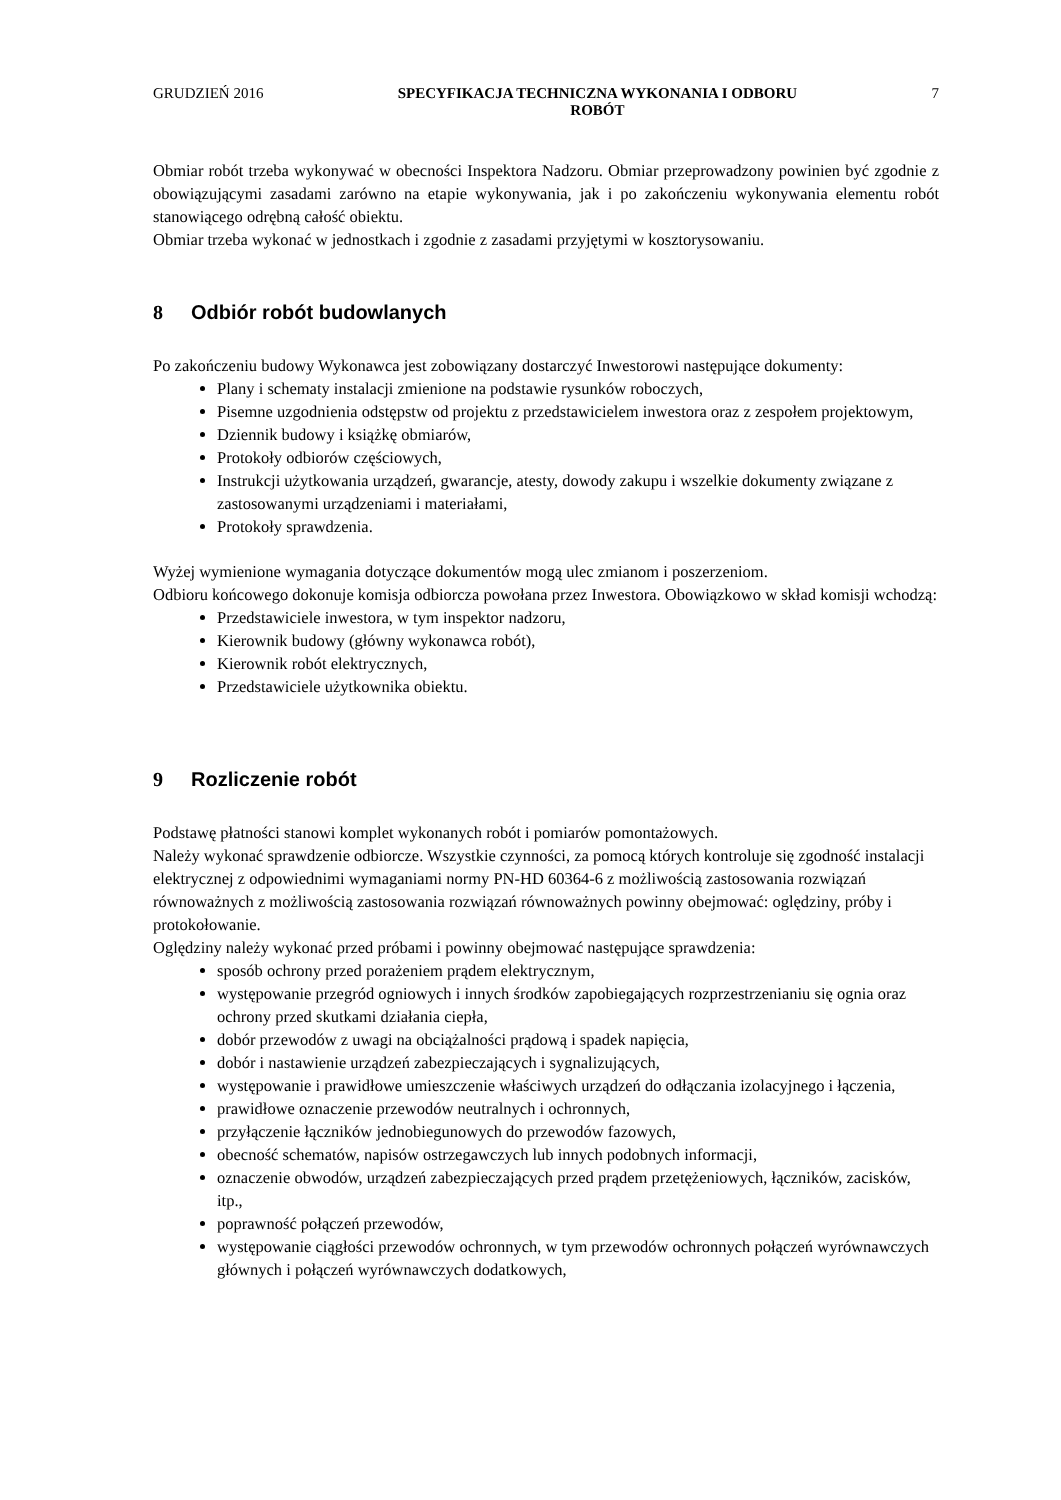GRUDZIEŃ 2016 SPECYFIKACJA TECHNICZNA WYKONANIA I ODBORU
ROBÓT 7
Obmiar robót trzeba wykonywać w obecności Inspektora Nadzoru. Obmiar przeprowadzony powinien być zgodnie z obowiązującymi zasadami zarówno na etapie wykonywania, jak i po zakończeniu wykonywania elementu robót stanowiącego odrębną całość obiektu.
Obmiar trzeba wykonać w jednostkach i zgodnie z zasadami przyjętymi w kosztorysowaniu.
8 Odbiór robót budowlanych
Po zakończeniu budowy Wykonawca jest zobowiązany dostarczyć Inwestorowi następujące dokumenty:
Plany i schematy instalacji zmienione na podstawie rysunków roboczych,
Pisemne uzgodnienia odstępstw od projektu z przedstawicielem inwestora oraz z zespołem projektowym,
Dziennik budowy i książkę obmiarów,
Protokoły odbiorów częściowych,
Instrukcji użytkowania urządzeń, gwarancje, atesty, dowody zakupu i wszelkie dokumenty związane z zastosowanymi urządzeniami i materiałami,
Protokoły sprawdzenia.
Wyżej wymienione wymagania dotyczące dokumentów mogą ulec zmianom i poszerzeniom.
Odbioru końcowego dokonuje komisja odbiorcza powołana przez Inwestora. Obowiązkowo w skład komisji wchodzą:
Przedstawiciele inwestora, w tym inspektor nadzoru,
Kierownik budowy (główny wykonawca robót),
Kierownik robót elektrycznych,
Przedstawiciele użytkownika obiektu.
9 Rozliczenie robót
Podstawę płatności stanowi komplet wykonanych robót i pomiarów pomontażowych.
Należy wykonać sprawdzenie odbiorcze. Wszystkie czynności, za pomocą których kontroluje się zgodność instalacji elektrycznej z odpowiednimi wymaganiami normy PN-HD 60364-6 z możliwością zastosowania rozwiązań równoważnych z możliwością zastosowania rozwiązań równoważnych powinny obejmować: oględziny, próby i protokołowanie.
Oględziny należy wykonać przed próbami i powinny obejmować następujące sprawdzenia:
sposób ochrony przed porażeniem prądem elektrycznym,
występowanie przegród ogniowych i innych środków zapobiegających rozprzestrzenianiu się ognia oraz ochrony przed skutkami działania ciepła,
dobór przewodów z uwagi na obciążalności prądową i spadek napięcia,
dobór i nastawienie urządzeń zabezpieczających i sygnalizujących,
występowanie i prawidłowe umieszczenie właściwych urządzeń do odłączania izolacyjnego i łączenia,
prawidłowe oznaczenie przewodów neutralnych i ochronnych,
przyłączenie łączników jednobiegunowych do przewodów fazowych,
obecność schematów, napisów ostrzegawczych lub innych podobnych informacji,
oznaczenie obwodów, urządzeń zabezpieczających przed prądem przetężeniowych, łączników, zacisków, itp.,
poprawność połączeń przewodów,
występowanie ciągłości przewodów ochronnych, w tym przewodów ochronnych połączeń wyrównawczych głównych i połączeń wyrównawczych dodatkowych,